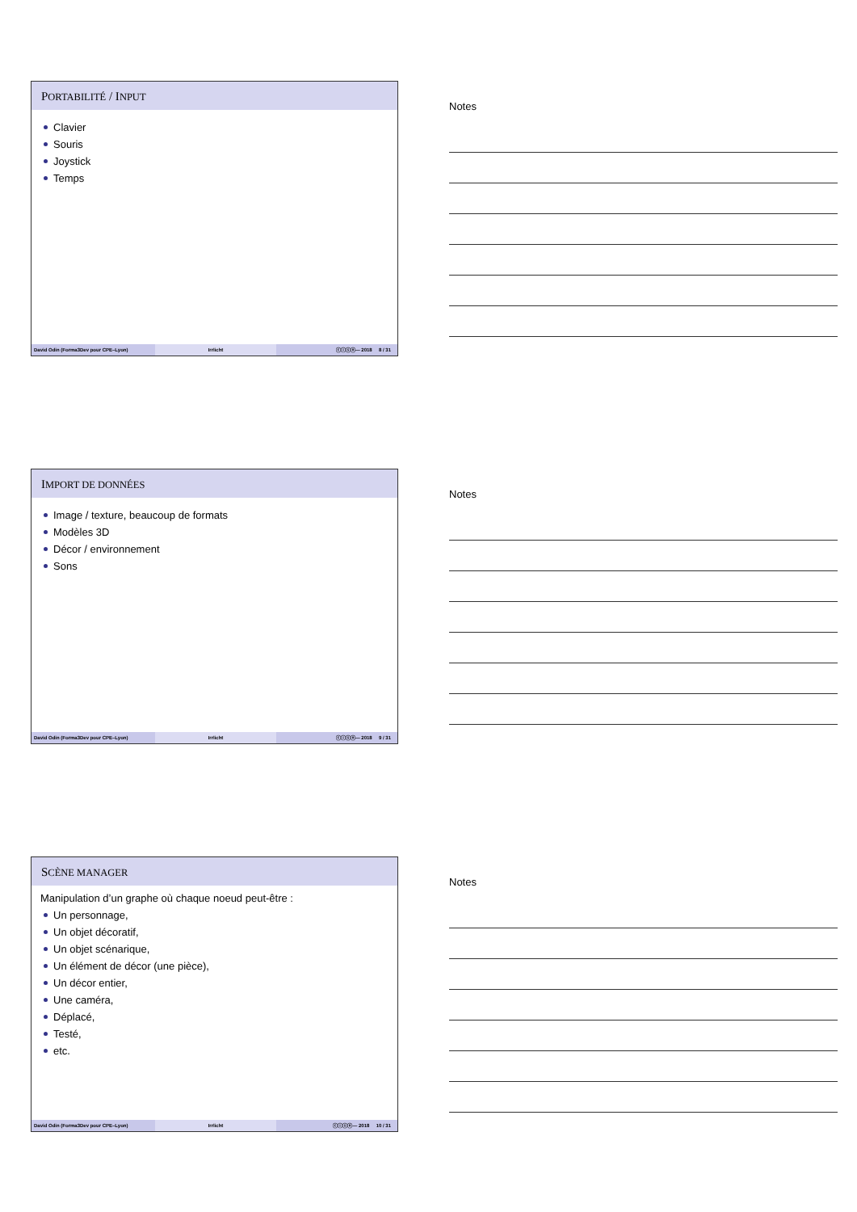PORTABILITÉ / INPUT
Clavier
Souris
Joystick
Temps
David Odin (Forma3Dev pour CPE–Lyon) Irrlicht ⓒⓘⓢⓞ— 2018 8 / 31
Notes
IMPORT DE DONNÉES
Image / texture, beaucoup de formats
Modèles 3D
Décor / environnement
Sons
David Odin (Forma3Dev pour CPE–Lyon) Irrlicht ⓒⓘⓢⓞ— 2018 9 / 31
Notes
SCÈNE MANAGER
Manipulation d’un graphe où chaque noeud peut-être :
Un personnage,
Un objet décoratif,
Un objet scénarique,
Un élément de décor (une pièce),
Un décor entier,
Une caméra,
Déplacé,
Testé,
etc.
David Odin (Forma3Dev pour CPE–Lyon) Irrlicht ⓒⓘⓢⓞ— 2018 10 / 31
Notes